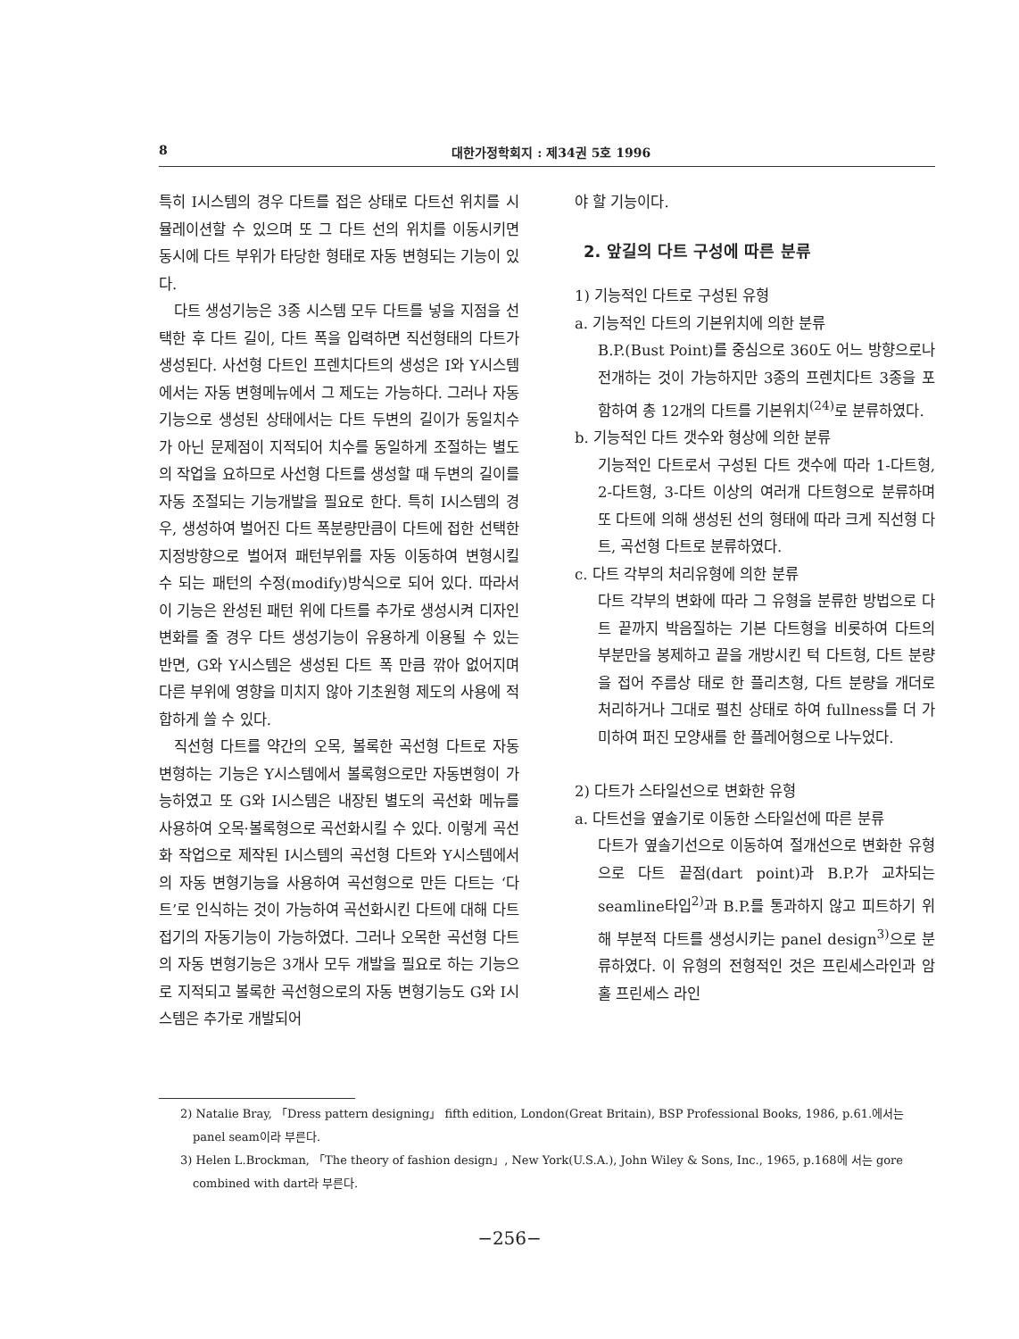8 대한가정학회지 : 제34권 5호 1996
특히 I시스템의 경우 다트를 접은 상태로 다트선 위치를 시뮬레이션할 수 있으며 또 그 다트 선의 위치를 이동시키면 동시에 다트 부위가 타당한 형태로 자동 변형되는 기능이 있다.
다트 생성기능은 3종 시스템 모두 다트를 넣을 지점을 선택한 후 다트 길이, 다트 폭을 입력하면 직선형태의 다트가 생성된다. 사선형 다트인 프렌치다트의 생성은 I와 Y시스템에서는 자동 변형메뉴에서 그 제도는 가능하다. 그러나 자동기능으로 생성된 상태에서는 다트 두변의 길이가 동일치수가 아닌 문제점이 지적되어 치수를 동일하게 조절하는 별도의 작업을 요하므로 사선형 다트를 생성할 때 두변의 길이를 자동 조절되는 기능개발을 필요로 한다. 특히 I시스템의 경우, 생성하여 벌어진 다트 폭분량만큼이 다트에 접한 선택한 지정방향으로 벌어져 패턴부위를 자동 이동하여 변형시킬 수 되는 패턴의 수정(modify)방식으로 되어 있다. 따라서 이 기능은 완성된 패턴 위에 다트를 추가로 생성시켜 디자인 변화를 줄 경우 다트 생성기능이 유용하게 이용될 수 있는 반면, G와 Y시스템은 생성된 다트 폭 만큼 깎아 없어지며 다른 부위에 영향을 미치지 않아 기초원형 제도의 사용에 적합하게 쓸 수 있다.
직선형 다트를 약간의 오목, 볼록한 곡선형 다트로 자동 변형하는 기능은 Y시스템에서 볼록형으로만 자동변형이 가능하였고 또 G와 I시스템은 내장된 별도의 곡선화 메뉴를 사용하여 오목·볼록형으로 곡선화시킬 수 있다. 이렇게 곡선화 작업으로 제작된 I시스템의 곡선형 다트와 Y시스템에서의 자동 변형기능을 사용하여 곡선형으로 만든 다트는 ‘다트’로 인식하는 것이 가능하여 곡선화시킨 다트에 대해 다트 접기의 자동기능이 가능하였다. 그러나 오목한 곡선형 다트의 자동 변형기능은 3개사 모두 개발을 필요로 하는 기능으로 지적되고 볼록한 곡선형으로의 자동 변형기능도 G와 I시스템은 추가로 개발되어
야 할 기능이다.
2. 앞길의 다트 구성에 따른 분류
1) 기능적인 다트로 구성된 유형
a. 기능적인 다트의 기본위치에 의한 분류
B.P.(Bust Point)를 중심으로 360도 어느 방향으로나 전개하는 것이 가능하지만 3종의 프렌치다트 3종을 포함하여 총 12개의 다트를 기본위치<sup>(24)</sup>로 분류하였다.
b. 기능적인 다트 갯수와 형상에 의한 분류
기능적인 다트로서 구성된 다트 갯수에 따라 1-다트형, 2-다트형, 3-다트 이상의 여러개 다트형으로 분류하며 또 다트에 의해 생성된 선의 형태에 따라 크게 직선형 다트, 곡선형 다트로 분류하였다.
c. 다트 각부의 처리유형에 의한 분류
다트 각부의 변화에 따라 그 유형을 분류한 방법으로 다트 끝까지 박음질하는 기본 다트형을 비롯하여 다트의 부분만을 봉제하고 끝을 개방시킨 턱 다트형, 다트 분량을 접어 주름상 태로 한 플리츠형, 다트 분량을 개더로 처리하거나 그대로 펼친 상태로 하여 fullness를 더 가미하여 퍼진 모양새를 한 플레어형으로 나누었다.
2) 다트가 스타일선으로 변화한 유형
a. 다트선을 옆솔기로 이동한 스타일선에 따른 분류
다트가 옆솔기선으로 이동하여 절개선으로 변화한 유형으로 다트 끝점(dart point)과 B.P.가 교차되는 seamline타입<sup>2)</sup>과 B.P.를 통과하지 않고 피트하기 위해 부분적 다트를 생성시키는 panel design<sup>3)</sup>으로 분류하였다. 이 유형의 전형적인 것은 프린세스라인과 암홀 프린세스 라인
2) Natalie Bray, 「Dress pattern designing」 fifth edition, London(Great Britain), BSP Professional Books, 1986, p.61.에서는 panel seam이라 부른다.
3) Helen L.Brockman, 「The theory of fashion design」, New York(U.S.A.), John Wiley & Sons, Inc., 1965, p.168에 서는 gore combined with dart라 부른다.
−256−